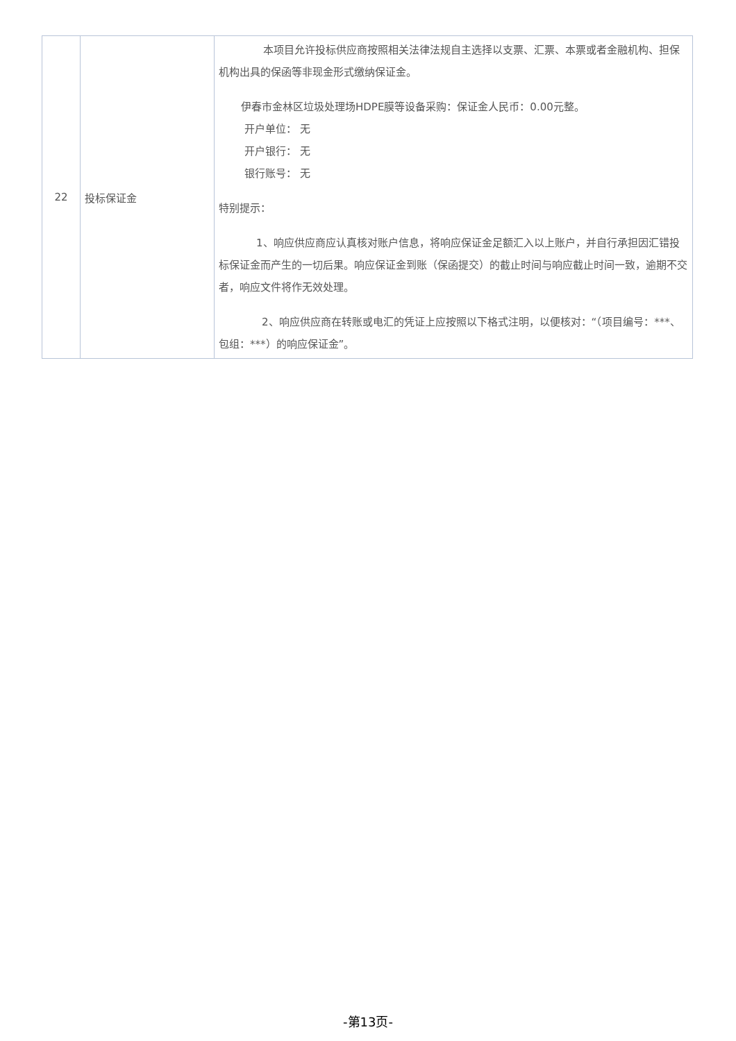| 22 | 投标保证金 | 本项目允许投标供应商按照相关法律法规自主选择以支票、汇票、本票或者金融机构、担保机构出具的保函等非现金形式缴纳保证金。 伊春市金林区垃圾处理场HDPE膜等设备采购：保证金人民币：0.00元整。 开户单位： 无 开户银行： 无 银行账号： 无 特别提示： 1、响应供应商应认真核对账户信息，将响应保证金足额汇入以上账户，并自行承担因汇错投标保证金而产生的一切后果。响应保证金到账（保函提交）的截止时间与响应截止时间一致，逾期不交者，响应文件将作无效处理。 2、响应供应商在转账或电汇的凭证上应按照以下格式注明，以便核对：“（项目编号：***、包组：***）的响应保证金”。 |
-第13页-